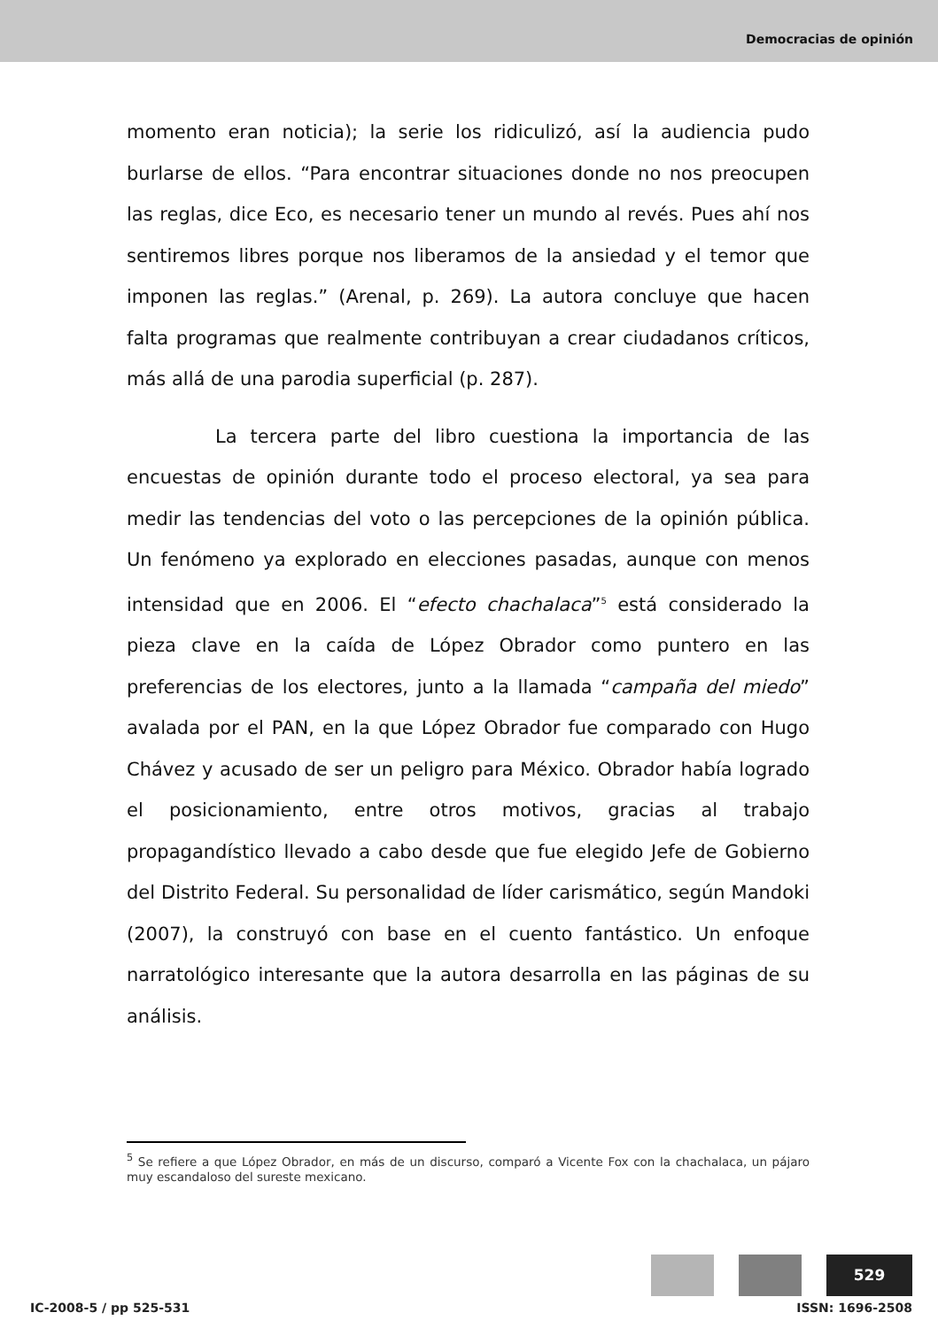Democracias de opinión
momento eran noticia); la serie los ridiculizó, así la audiencia pudo burlarse de ellos. “Para encontrar situaciones donde no nos preocupen las reglas, dice Eco, es necesario tener un mundo al revés. Pues ahí nos sentiremos libres porque nos liberamos de la ansiedad y el temor que imponen las reglas.” (Arenal, p. 269). La autora concluye que hacen falta programas que realmente contribuyan a crear ciudadanos críticos, más allá de una parodia superficial (p. 287).
La tercera parte del libro cuestiona la importancia de las encuestas de opinión durante todo el proceso electoral, ya sea para medir las tendencias del voto o las percepciones de la opinión pública. Un fenómeno ya explorado en elecciones pasadas, aunque con menos intensidad que en 2006. El “efecto chachalaca”<sup>5</sup> está considerado la pieza clave en la caída de López Obrador como puntero en las preferencias de los electores, junto a la llamada “campaña del miedo” avalada por el PAN, en la que López Obrador fue comparado con Hugo Chávez y acusado de ser un peligro para México. Obrador había logrado el posicionamiento, entre otros motivos, gracias al trabajo propagandístico llevado a cabo desde que fue elegido Jefe de Gobierno del Distrito Federal. Su personalidad de líder carismático, según Mandoki (2007), la construyó con base en el cuento fantástico. Un enfoque narratológico interesante que la autora desarrolla en las páginas de su análisis.
<sup>5</sup> Se refiere a que López Obrador, en más de un discurso, comparó a Vicente Fox con la chachalaca, un pájaro muy escandaloso del sureste mexicano.
529
IC-2008-5 / pp 525-531 ISSN: 1696-2508